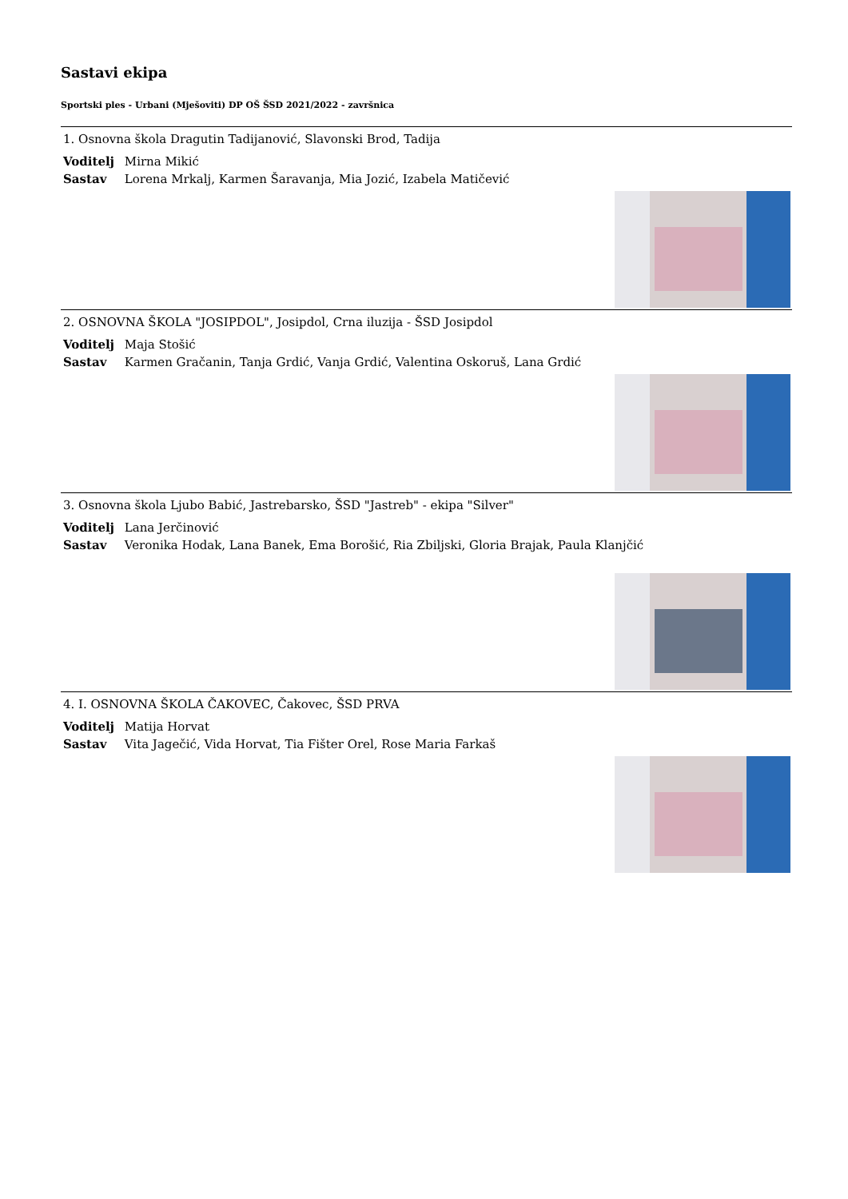Sastavi ekipa
Sportski ples - Urbani (Mješoviti) DP OŠ ŠSD 2021/2022 - završnica
1. Osnovna škola Dragutin Tadijanović, Slavonski Brod, Tadija
Voditelj Mirna Mikić
Sastav Lorena Mrkalj, Karmen Šaravanja, Mia Jozić, Izabela Matičević
2. OSNOVNA ŠKOLA "JOSIPDOL", Josipdol, Crna iluzija - ŠSD Josipdol
Voditelj Maja Stošić
Sastav Karmen Gračanin, Tanja Grdić, Vanja Grdić, Valentina Oskoruš, Lana Grdić
3. Osnovna škola Ljubo Babić, Jastrebarsko, ŠSD "Jastreb" - ekipa "Silver"
Voditelj Lana Jerčinović
Sastav Veronika Hodak, Lana Banek, Ema Borošić, Ria Zbiljski, Gloria Brajak, Paula Klanjčić
4. I. OSNOVNA ŠKOLA ČAKOVEC, Čakovec, ŠSD PRVA
Voditelj Matija Horvat
Sastav Vita Jagečić, Vida Horvat, Tia Fišter Orel, Rose Maria Farkaš